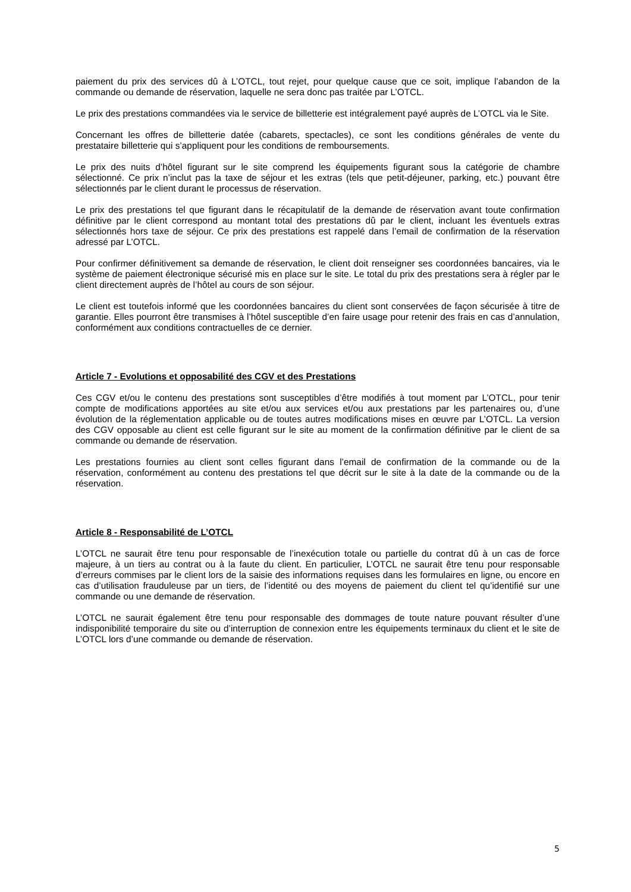paiement du prix des services dû à L’OTCL, tout rejet, pour quelque cause que ce soit, implique l’abandon de la commande ou demande de réservation, laquelle ne sera donc pas traitée par L’OTCL.
Le prix des prestations commandées via le service de billetterie est intégralement payé auprès de L’OTCL via le Site.
Concernant les offres de billetterie datée (cabarets, spectacles), ce sont les conditions générales de vente du prestataire billetterie qui s’appliquent pour les conditions de remboursements.
Le prix des nuits d’hôtel figurant sur le site comprend les équipements figurant sous la catégorie de chambre sélectionné. Ce prix n’inclut pas la taxe de séjour et les extras (tels que petit-déjeuner, parking, etc.) pouvant être sélectionnés par le client durant le processus de réservation.
Le prix des prestations tel que figurant dans le récapitulatif de la demande de réservation avant toute confirmation définitive par le client correspond au montant total des prestations dû par le client, incluant les éventuels extras sélectionnés hors taxe de séjour. Ce prix des prestations est rappelé dans l’email de confirmation de la réservation adressé par L’OTCL.
Pour confirmer définitivement sa demande de réservation, le client doit renseigner ses coordonnées bancaires, via le système de paiement électronique sécurisé mis en place sur le site. Le total du prix des prestations sera à régler par le client directement auprès de l’hôtel au cours de son séjour.
Le client est toutefois informé que les coordonnées bancaires du client sont conservées de façon sécurisée à titre de garantie. Elles pourront être transmises à l’hôtel susceptible d’en faire usage pour retenir des frais en cas d’annulation, conformément aux conditions contractuelles de ce dernier.
Article 7 - Evolutions et opposabilité des CGV et des Prestations
Ces CGV et/ou le contenu des prestations sont susceptibles d’être modifiés à tout moment par L’OTCL, pour tenir compte de modifications apportées au site et/ou aux services et/ou aux prestations par les partenaires ou, d’une évolution de la réglementation applicable ou de toutes autres modifications mises en œuvre par L’OTCL. La version des CGV opposable au client est celle figurant sur le site au moment de la confirmation définitive par le client de sa commande ou demande de réservation.
Les prestations fournies au client sont celles figurant dans l’email de confirmation de la commande ou de la réservation, conformément au contenu des prestations tel que décrit sur le site à la date de la commande ou de la réservation.
Article 8 - Responsabilité de L’OTCL
L’OTCL ne saurait être tenu pour responsable de l’inexécution totale ou partielle du contrat dû à un cas de force majeure, à un tiers au contrat ou à la faute du client. En particulier, L’OTCL ne saurait être tenu pour responsable d’erreurs commises par le client lors de la saisie des informations requises dans les formulaires en ligne, ou encore en cas d’utilisation frauduleuse par un tiers, de l’identité ou des moyens de paiement du client tel qu’identifié sur une commande ou une demande de réservation.
L’OTCL ne saurait également être tenu pour responsable des dommages de toute nature pouvant résulter d’une indisponibilité temporaire du site ou d’interruption de connexion entre les équipements terminaux du client et le site de L’OTCL lors d’une commande ou demande de réservation.
5